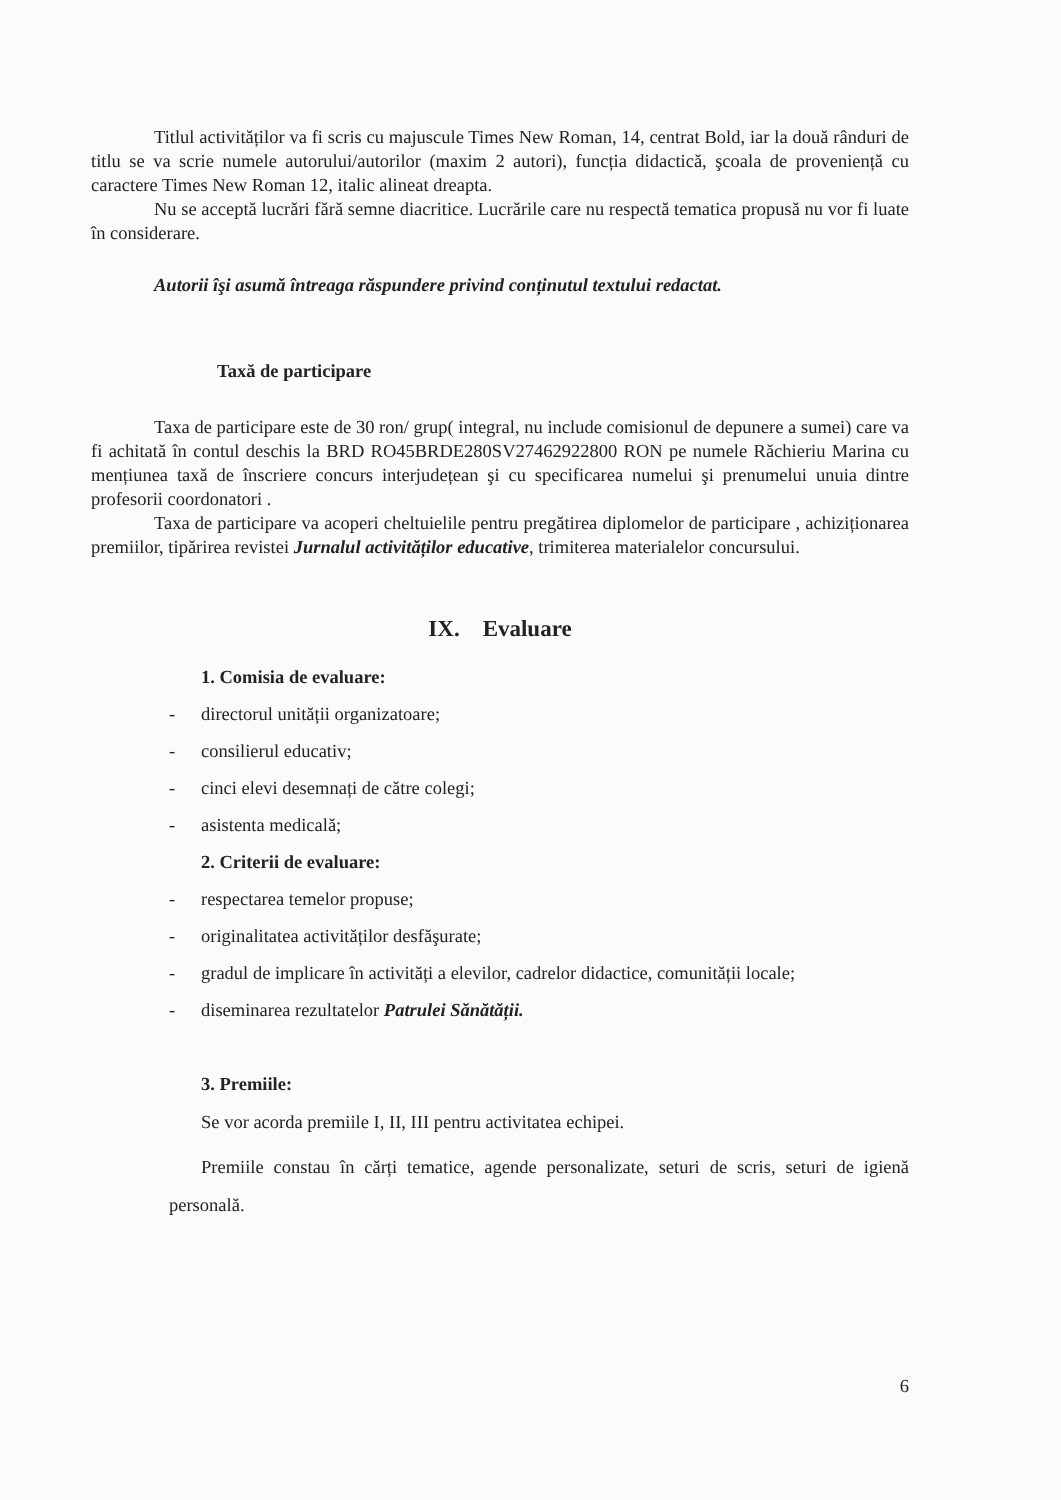Titlul activităților va fi scris cu majuscule Times New Roman, 14, centrat Bold, iar la două rânduri de titlu se va scrie numele autorului/autorilor (maxim 2 autori), funcția didactică, şcoala de proveniență cu caractere Times New Roman 12, italic alineat dreapta.
Nu se acceptă lucrări fără semne diacritice. Lucrările care nu respectă tematica propusă nu vor fi luate în considerare.
Autorii îşi asumă întreaga răspundere privind conținutul textului redactat.
Taxă de participare
Taxa de participare este de 30 ron/ grup( integral, nu include comisionul de depunere a sumei) care va fi achitată în contul deschis la BRD RO45BRDE280SV27462922800 RON pe numele Răchieriu Marina cu mențiunea taxă de înscriere concurs interjudețean şi cu specificarea numelui şi prenumelui unuia dintre profesorii coordonatori .
Taxa de participare va acoperi cheltuielile pentru pregătirea diplomelor de participare , achiziționarea premiilor, tipărirea revistei Jurnalul activităților educative, trimiterea materialelor concursului.
IX. Evaluare
1. Comisia de evaluare:
- directorul unității organizatoare;
- consilierul educativ;
- cinci elevi desemnați de către colegi;
- asistenta medicală;
2. Criterii de evaluare:
- respectarea temelor propuse;
- originalitatea activităților desfăşurate;
- gradul de implicare în activități a elevilor, cadrelor didactice, comunității locale;
- diseminarea rezultatelor Patrulei Sănătății.
3. Premiile:
Se vor acorda premiile I, II, III pentru activitatea echipei.
Premiile constau în cărți tematice, agende personalizate, seturi de scris, seturi de igienă personală.
6